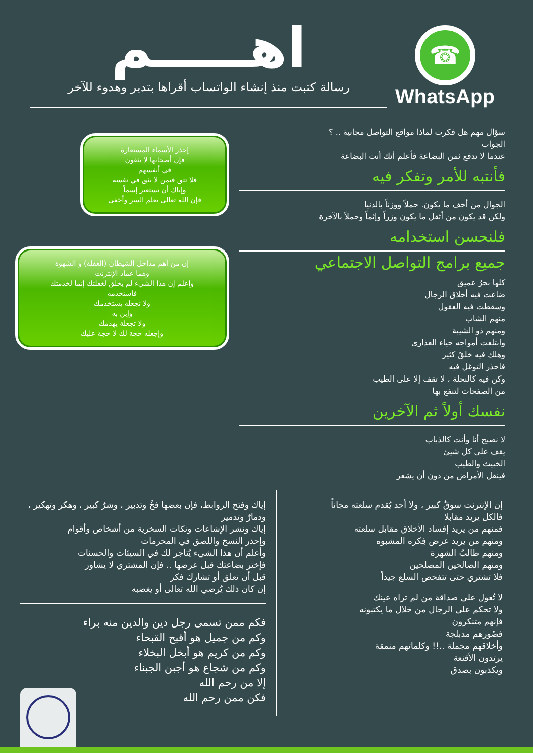☎
WhatsApp
اهـــــم
رسالة كتبت منذ إنشاء الواتساب أقراها بتدبر وهدوء للآخر
سؤال مهم هل فكرت لماذا مواقع التواصل مجانية .. ؟
الجواب
عندما لا تدفع ثمن البضاعة فأعلم أنك أنت البضاعة
فأنتبه للأمر وتفكر فيه
الجوال من أخف ما يكون. حملاً ووزناً بالدنيا
ولكن قد يكون من أثقل ما يكون وزراً وإثماً وحملاً بالآخرة
فلنحسن استخدامه
جميع برامج التواصل الاجتماعي
كلها بحرٌ عميق
ضاعت فيه أخلاق الرجال
وسقطت فيه العقول
منهم الشاب
ومنهم ذو الشيبة
وابتلعت أمواجه حياء العذارى
وهلك فيه خلقٌ كثير
فاحذر التوغل فيه
وكن فيه كالنحلة ، لا تقف إلا على الطيب
من الصفحات لتنفع بها
نفسك أولاً ثم الآخرين
لا نصبح أنا وأنت كالذباب
يقف على كل شيئ
الخبيث والطيب
فينقل الأمراض من دون أن يشعر
إحذر الأسماء المستعارة
فإن أصحابها لا يثقون
في أنفسهم
فلا تثق فيمن لا يثق في نفسه
وإياك أن تستعير إسماً
فإن الله تعالى يعلم السر وأخفى
إن من أهم مداخل الشيطان (الغفلة) و الشهوة
وهما عماد الإنترنت
وإعلم إن هذا الشيء لم يخلق لغفلتك إنما لخدمتك
فاستخدمه
ولا تجعله يستخدمك
وإبن به
ولا تجعلة يهدمك
وإجعله حجة لك لا حجة عليك
إن الإنترنت سوقٌ كبير ، ولا أحد يُقدم سلعته مجاناً
فالكل يريد مقابلا
فمنهم من يريد إفساد الأخلاق مقابل سلعته
ومنهم من يريد عرض فِكره المشبوه
ومنهم طالبُ الشهرة
ومنهم الصالحين المصلحين
فلا تشتري حتى تتفحص السلع جيداً
لا تُعول على صداقة من لم تراه عينك
ولا تحكم على الرجال من خلال ما يكتبونه
فإنهم متنكرون
فصُورهم مدبلجة
وأخلاقهم مجملة ..!! وكلماتهم منمقة
يرتدون الأقنعة
ويكذبون بصدق
إياك وفتح الروابط، فإن بعضها فخٌ وتدبير ، وشرٌ كبير ، وهكر وتهكير ، ودمارٌ وتدمير
إياك ونشر الإشاعات ونكات السخرية من أشخاص وأقوام
وإحذر النسخ واللصق في المحرمات
وأعلم أن هذا الشيء يُتاجر لك في السيئات والحسنات
فإختر بضاعتك قبل عرضها .. فإن المشتري لا يشاور
قبل أن تعلق أو تشارك فكر
إن كان ذلك يُرضي الله تعالى أو يغضبه
فكم ممن تسمى رجل دين والدين منه براء
وكم من جميل هو أقبح القبحاء
وكم من كريم هو أبخل البخلاء
وكم من شجاع هو أجبن الجبناء
إلا من رحم الله
فكن ممن رحم الله